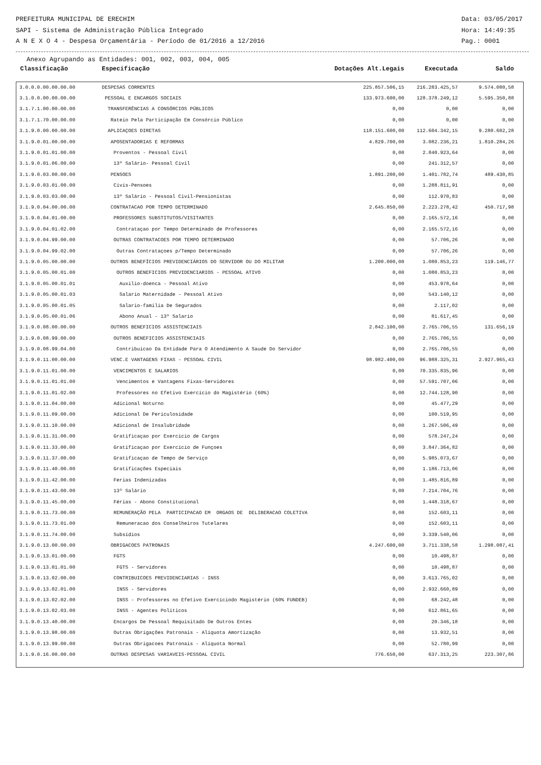PREFEITURA MUNICIPAL DE ERECHIM Data: 03/05/2017
SAPI - Sistema de Administração Pública Integrado Hora: 14:49:35
A N E X O 4 - Despesa Orçamentária - Período de 01/2016 a 12/2016 Pag.: 0001
Anexo Agrupando as Entidades: 001, 002, 003, 004, 005
| Classificação | Especificação | Dotações Alt.Legais | Executada | Saldo | |
| --- | --- | --- | --- | --- | --- |
| 3.0.0.0.00.00.00.00 | DESPESAS CORRENTES | 225.857.506,15 | 216.283.425,57 | 9.574.080,58 | |
| 3.1.0.0.00.00.00.00 | PESSOAL E ENCARGOS SOCIAIS | 133.973.600,00 | 128.378.249,12 | 5.595.350,88 | |
| 3.1.7.1.00.00.00.00 | TRANSFERÊNCIAS A CONSÓRCIOS PÚBLICOS | 0,00 | 0,00 | 0,00 | |
| 3.1.7.1.70.00.00.00 | Rateio Pela Participação Em Consórcio Público | 0,00 | 0,00 | 0,00 | |
| 3.1.9.0.00.00.00.00 | APLICAÇOES DIRETAS | 118.151.600,00 | 112.604.342,15 | 9.280.602,28 | |
| 3.1.9.0.01.00.00.00 | APOSENTADORIAS E REFORMAS | 4.829.700,00 | 3.082.236,21 | 1.810.284,26 | |
| 3.1.9.0.01.01.00.00 | Proventos - Pessoal Civil | 0,00 | 2.840.923,64 | 0,00 | |
| 3.1.9.0.01.06.00.00 | 13º Salário- Pessoal Civil | 0,00 | 241.312,57 | 0,00 | |
| 3.1.9.0.03.00.00.00 | PENSOES | 1.891.200,00 | 1.401.782,74 | 489.430,85 | |
| 3.1.9.0.03.01.00.00 | Civis-Pensoes | 0,00 | 1.288.811,91 | 0,00 | |
| 3.1.9.0.03.03.00.00 | 13º Salário - Pessoal Civil-Pensionistas | 0,00 | 112.970,83 | 0,00 | |
| 3.1.9.0.04.00.00.00 | CONTRATACAO POR TEMPO DETERMINADO | 2.645.850,00 | 2.223.278,42 | 450.717,98 | |
| 3.1.9.0.04.01.00.00 | PROFESSORES SUBSTITUTOS/VISITANTES | 0,00 | 2.165.572,16 | 0,00 | |
| 3.1.9.0.04.01.02.00 | Contrataçao por Tempo Determinado de Professores | 0,00 | 2.165.572,16 | 0,00 | |
| 3.1.9.0.04.99.00.00 | OUTRAS CONTRATACOES POR TEMPO DETERMINADO | 0,00 | 57.706,26 | 0,00 | |
| 3.1.9.0.04.99.02.00 | Outras Contrataçoes p/Tempo Determinado | 0,00 | 57.706,26 | 0,00 | |
| 3.1.9.0.05.00.00.00 | OUTROS BENEFÍCIOS PREVIDENCIÁRIOS DO SERVIDOR OU DO MILITAR | 1.200.000,00 | 1.080.853,23 | 119.146,77 | |
| 3.1.9.0.05.00.01.00 | OUTROS BENEFICIOS PREVIDENCIARIOS - PESSOAL ATIVO | 0,00 | 1.080.853,23 | 0,00 | |
| 3.1.9.0.05.00.01.01 | Auxilio-doenca - Pessoal Ativo | 0,00 | 453.978,64 | 0,00 | |
| 3.1.9.0.05.00.01.03 | Salario Maternidade - Pessoal Ativo | 0,00 | 543.140,12 | 0,00 | |
| 3.1.9.0.05.00.01.05 | Salario-familia De Segurados | 0,00 | 2.117,02 | 0,00 | |
| 3.1.9.0.05.00.01.06 | Abono Anual - 13º Salario | 0,00 | 81.617,45 | 0,00 | |
| 3.1.9.0.08.00.00.00 | OUTROS BENEFICIOS ASSISTENCIAIS | 2.842.100,00 | 2.765.706,55 | 131.656,19 | |
| 3.1.9.0.08.99.00.00 | OUTROS BENEFICIOS ASSISTENCIAIS | 0,00 | 2.765.706,55 | 0,00 | |
| 3.1.9.0.08.99.04.00 | Contribuicao Da Entidade Para O Atendimento A Saude Do Servidor | 0,00 | 2.765.706,55 | 0,00 | |
| 3.1.9.0.11.00.00.00 | VENC.E VANTAGENS FIXAS - PESSOAL CIVIL | 98.982.400,00 | 96.988.325,31 | 2.927.965,43 | |
| 3.1.9.0.11.01.00.00 | VENCIMENTOS E SALARIOS | 0,00 | 70.335.835,96 | 0,00 | |
| 3.1.9.0.11.01.01.00 | Vencimentos e Vantagens Fixas-Servidores | 0,00 | 57.591.707,06 | 0,00 | |
| 3.1.9.0.11.01.02.00 | Professores no Efetivo Exercício do Magistério (60%) | 0,00 | 12.744.128,90 | 0,00 | |
| 3.1.9.0.11.04.00.00 | Adicional Noturno | 0,00 | 45.477,29 | 0,00 | |
| 3.1.9.0.11.09.00.00 | Adicional De Periculosidade | 0,00 | 100.519,95 | 0,00 | |
| 3.1.9.0.11.10.00.00 | Adicional de Insalubridade | 0,00 | 1.267.506,49 | 0,00 | |
| 3.1.9.0.11.31.00.00 | Gratificaçao por Exercício de Cargos | 0,00 | 578.247,24 | 0,00 | |
| 3.1.9.0.11.33.00.00 | Gratificaçao por Exercício de Funçoes | 0,00 | 3.847.364,82 | 0,00 | |
| 3.1.9.0.11.37.00.00 | Gratificaçao de Tempo de Serviço | 0,00 | 5.985.073,67 | 0,00 | |
| 3.1.9.0.11.40.00.00 | Gratificações Especiais | 0,00 | 1.186.713,06 | 0,00 | |
| 3.1.9.0.11.42.00.00 | Ferias Indenizadas | 0,00 | 1.485.816,89 | 0,00 | |
| 3.1.9.0.11.43.00.00 | 13º Salário | 0,00 | 7.214.704,76 | 0,00 | |
| 3.1.9.0.11.45.00.00 | Férias - Abono Constitucional | 0,00 | 1.448.318,67 | 0,00 | |
| 3.1.9.0.11.73.00.00 | REMUNERAÇÃO PELA PARTICIPACAO EM ORGAOS DE DELIBERACAO COLETIVA | 0,00 | 152.603,11 | 0,00 | |
| 3.1.9.0.11.73.01.00 | Remuneracao dos Conselheiros Tutelares | 0,00 | 152.603,11 | 0,00 | |
| 3.1.9.0.11.74.00.00 | Subsídios | 0,00 | 3.339.540,06 | 0,00 | |
| 3.1.9.0.13.00.00.00 | OBRIGACOES PATRONAIS | 4.247.600,00 | 3.711.338,58 | 1.298.087,41 | |
| 3.1.9.0.13.01.00.00 | FGTS | 0,00 | 10.498,87 | 0,00 | |
| 3.1.9.0.13.01.01.00 | FGTS - Servidores | 0,00 | 10.498,87 | 0,00 | |
| 3.1.9.0.13.02.00.00 | CONTRIBUICOES PREVIDENCIARIAS - INSS | 0,00 | 3.613.765,02 | 0,00 | |
| 3.1.9.0.13.02.01.00 | INSS - Servidores | 0,00 | 2.932.660,89 | 0,00 | |
| 3.1.9.0.13.02.02.00 | INSS - Professores no Efetivo Exercíciodo Magistério (60% FUNDEB) | 0,00 | 68.242,48 | 0,00 | |
| 3.1.9.0.13.02.03.00 | INSS - Agentes Politicos | 0,00 | 612.861,65 | 0,00 | |
| 3.1.9.0.13.40.00.00 | Encargos De Pessoal Requisitado De Outros Entes | 0,00 | 20.346,18 | 0,00 | |
| 3.1.9.0.13.98.00.00 | Outras Obrigações Patronais - Alíquota Amortização | 0,00 | 13.932,51 | 0,00 | |
| 3.1.9.0.13.99.00.00 | Outras Obrigacoes Patronais - Alíquota Normal | 0,00 | 52.780,99 | 0,00 | |
| 3.1.9.0.16.00.00.00 | OUTRAS DESPESAS VARIAVEIS-PESSOAL CIVIL | 776.650,00 | 637.313,25 | 223.307,86 | |